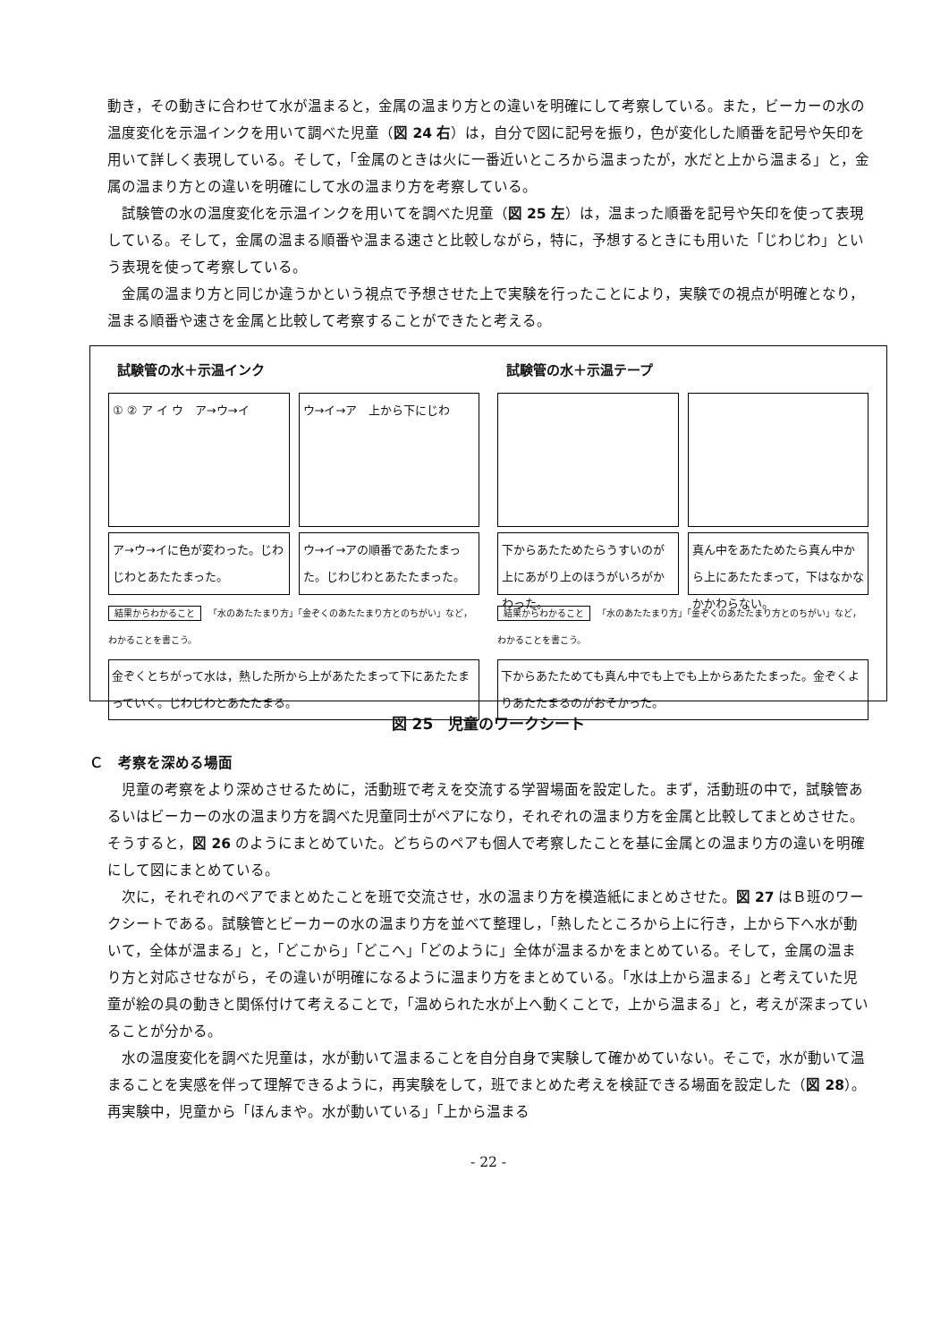動き，その動きに合わせて水が温まると，金属の温まり方との違いを明確にして考察している。また，ビーカーの水の温度変化を示温インクを用いて調べた児童（図 24 右）は，自分で図に記号を振り，色が変化した順番を記号や矢印を用いて詳しく表現している。そして，「金属のときは火に一番近いところから温まったが，水だと上から温まる」と，金属の温まり方との違いを明確にして水の温まり方を考察している。
試験管の水の温度変化を示温インクを用いてを調べた児童（図 25 左）は，温まった順番を記号や矢印を使って表現している。そして，金属の温まる順番や温まる速さと比較しながら，特に，予想するときにも用いた「じわじわ」という表現を使って考察している。
金属の温まり方と同じか違うかという視点で予想させた上で実験を行ったことにより，実験での視点が明確となり，温まる順番や速さを金属と比較して考察することができたと考える。
試験管の水＋示温インク
① ② ア イ ウ　ア→ウ→イ ウ→イ→ア　上から下にじわ
ア→ウ→イに色が変わった。じわじわとあたたまった。
ウ→イ→アの順番であたたまった。じわじわとあたたまった。
結果からわかること 「水のあたたまり方」「金ぞくのあたたまり方とのちがい」など，わかることを書こう。
金ぞくとちがって水は，熱した所から上があたたまって下にあたたまっていく。じわじわとあたたまる。
試験管の水＋示温テープ
下からあたためたらうすいのが上にあがり上のほうがいろがかわった。
真ん中をあたためたら真ん中から上にあたたまって，下はなかなかかわらない。
結果からわかること 「水のあたたまり方」「金ぞくのあたたまり方とのちがい」など，わかることを書こう。
下からあたためても真ん中でも上でも上からあたたまった。金ぞくよりあたたまるのがおそかった。
図 25　児童のワークシート
Ｃ　考察を深める場面
児童の考察をより深めさせるために，活動班で考えを交流する学習場面を設定した。まず，活動班の中で，試験管あるいはビーカーの水の温まり方を調べた児童同士がペアになり，それぞれの温まり方を金属と比較してまとめさせた。そうすると，図 26 のようにまとめていた。どちらのペアも個人で考察したことを基に金属との温まり方の違いを明確にして図にまとめている。
次に，それぞれのペアでまとめたことを班で交流させ，水の温まり方を模造紙にまとめさせた。図 27 はＢ班のワークシートである。試験管とビーカーの水の温まり方を並べて整理し，「熱したところから上に行き，上から下へ水が動いて，全体が温まる」と，「どこから」「どこへ」「どのように」全体が温まるかをまとめている。そして，金属の温まり方と対応させながら，その違いが明確になるように温まり方をまとめている。「水は上から温まる」と考えていた児童が絵の具の動きと関係付けて考えることで，「温められた水が上へ動くことで，上から温まる」と，考えが深まっていることが分かる。
水の温度変化を調べた児童は，水が動いて温まることを自分自身で実験して確かめていない。そこで，水が動いて温まることを実感を伴って理解できるように，再実験をして，班でまとめた考えを検証できる場面を設定した（図 28）。再実験中，児童から「ほんまや。水が動いている」「上から温まる
- 22 -